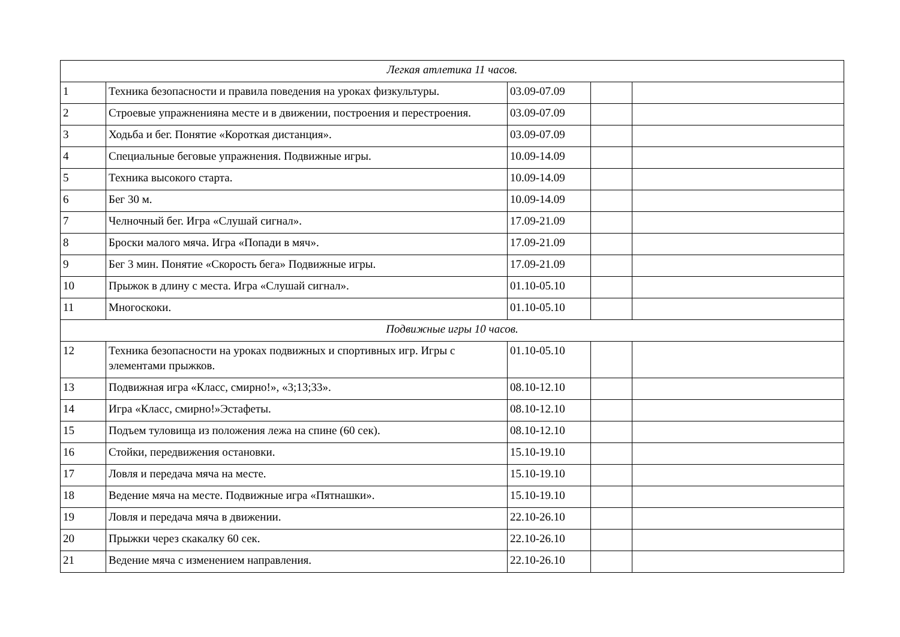| Легкая атлетика 11 часов. | | | | |
| 1 | Техника безопасности и правила поведения на уроках физкультуры. | 03.09-07.09 | | |
| 2 | Строевые упражненияна месте и в движении, построения и перестроения. | 03.09-07.09 | | |
| 3 | Ходьба и бег. Понятие «Короткая дистанция». | 03.09-07.09 | | |
| 4 | Специальные беговые упражнения. Подвижные игры. | 10.09-14.09 | | |
| 5 | Техника высокого старта. | 10.09-14.09 | | |
| 6 | Бег 30 м. | 10.09-14.09 | | |
| 7 | Челночный бег. Игра «Слушай сигнал». | 17.09-21.09 | | |
| 8 | Броски малого мяча. Игра «Попади в мяч». | 17.09-21.09 | | |
| 9 | Бег 3 мин. Понятие «Скорость бега» Подвижные игры. | 17.09-21.09 | | |
| 10 | Прыжок в длину с места. Игра «Слушай сигнал». | 01.10-05.10 | | |
| 11 | Многоскоки. | 01.10-05.10 | | |
| Подвижные игры 10 часов. | | | | |
| 12 | Техника безопасности на уроках подвижных и спортивных игр. Игры с элементами прыжков. | 01.10-05.10 | | |
| 13 | Подвижная игра «Класс, смирно!», «3;13;33». | 08.10-12.10 | | |
| 14 | Игра «Класс, смирно!»Эстафеты. | 08.10-12.10 | | |
| 15 | Подъем туловища из положения лежа на спине (60 сек). | 08.10-12.10 | | |
| 16 | Стойки, передвижения остановки. | 15.10-19.10 | | |
| 17 | Ловля и передача мяча на месте. | 15.10-19.10 | | |
| 18 | Ведение мяча на месте. Подвижные игра «Пятнашки». | 15.10-19.10 | | |
| 19 | Ловля и передача мяча в движении. | 22.10-26.10 | | |
| 20 | Прыжки через скакалку 60 сек. | 22.10-26.10 | | |
| 21 | Ведение мяча с изменением направления. | 22.10-26.10 | | |